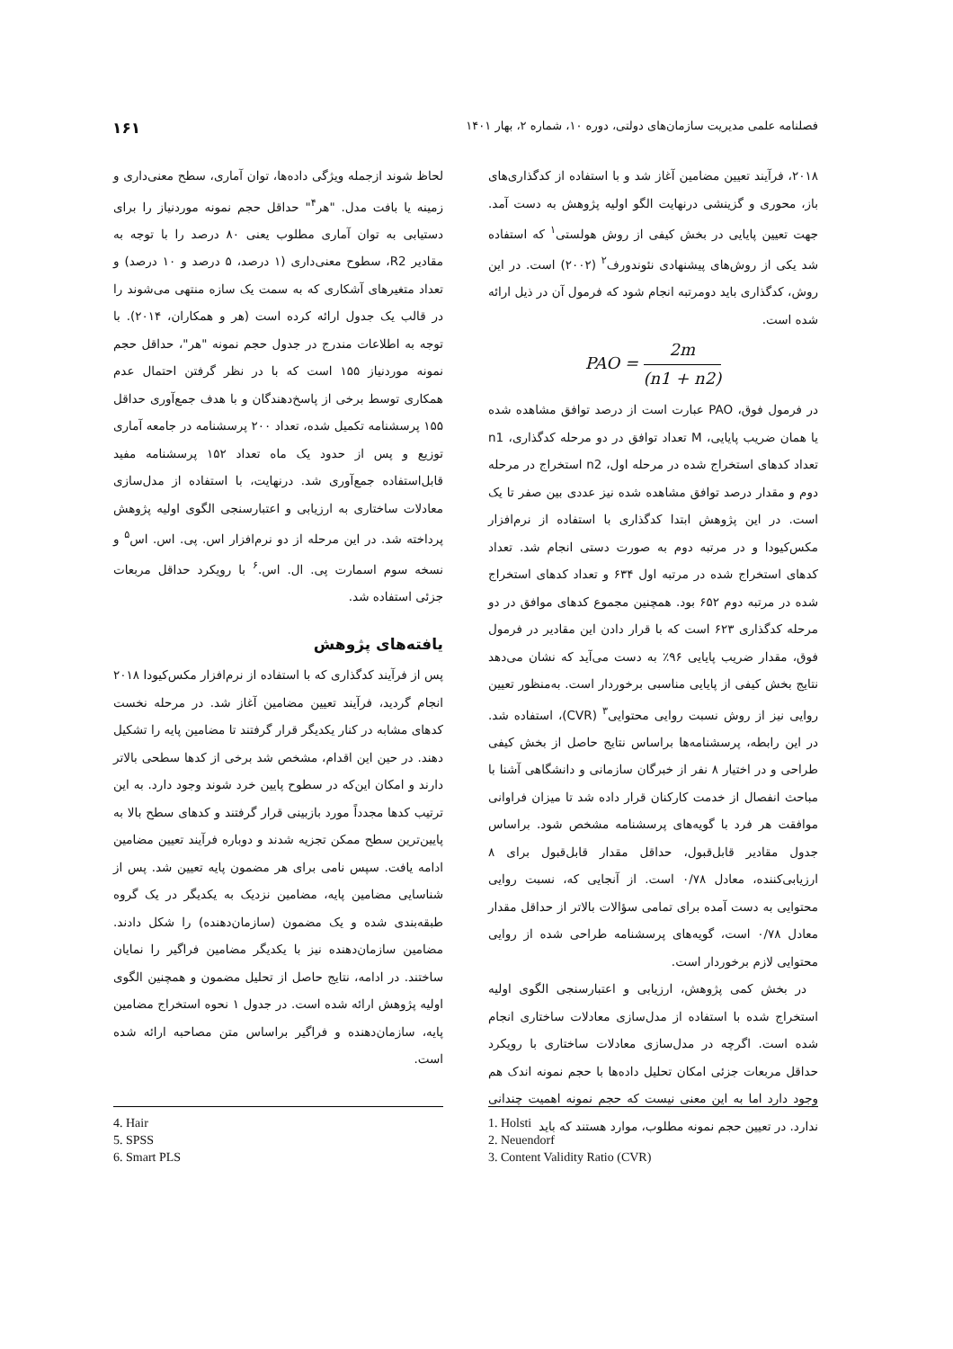فصلنامه علمی مدیریت سازمان‌های دولتی، دوره ۱۰، شماره ۲، بهار ۱۴۰۱ ۱۶۱
۲۰۱۸، فرآیند تعیین مضامین آغاز شد و با استفاده از کدگذاری‌های باز، محوری و گزینشی درنهایت الگو اولیه پژوهش به دست آمد. جهت تعیین پایایی در بخش کیفی از روش هولستی<sup>۱</sup> که استفاده شد یکی از روش‌های پیشنهادی نئوندورف<sup>۲</sup> (۲۰۰۲) است. در این روش، کدگذاری باید دومرتبه انجام شود که فرمول آن در ذیل ارائه شده است.
PAO = 2m (n1 + n2)
در فرمول فوق، PAO عبارت است از درصد توافق مشاهده شده یا همان ضریب پایایی، M تعداد توافق در دو مرحله کدگذاری، n1 تعداد کدهای استخراج شده در مرحله اول، n2 استخراج در مرحله دوم و مقدار درصد توافق مشاهده شده نیز عددی بین صفر تا یک است. در این پژوهش ابتدا کدگذاری با استفاده از نرم‌افزار مکس‌کیودا و در مرتبه دوم به صورت دستی انجام شد. تعداد کدهای استخراج شده در مرتبه اول ۶۳۴ و تعداد کدهای استخراج شده در مرتبه دوم ۶۵۲ بود. همچنین مجموع کدهای موافق در دو مرحله کدگذاری ۶۲۳ است که با قرار دادن این مقادیر در فرمول فوق، مقدار ضریب پایایی ۹۶٪ به دست می‌آید که نشان می‌دهد نتایج بخش کیفی از پایایی مناسبی برخوردار است. به‌منظور تعیین روایی نیز از روش نسبت روایی محتوایی<sup>۳</sup> (CVR)، استفاده شد. در این رابطه، پرسشنامه‌ها براساس نتایج حاصل از بخش کیفی طراحی و در اختیار ۸ نفر از خبرگان سازمانی و دانشگاهی آشنا با مباحث انفصال از خدمت کارکنان قرار داده شد تا میزان فراوانی موافقت هر فرد با گویه‌های پرسشنامه مشخص شود. براساس جدول مقادیر قابل‌قبول، حداقل مقدار قابل‌قبول برای ۸ ارزیابی‌کننده، معادل ۰/۷۸ است. از آنجایی که، نسبت روایی محتوایی به دست آمده برای تمامی سؤالات بالاتر از حداقل مقدار معادل ۰/۷۸ است، گویه‌های پرسشنامه طراحی شده از روایی محتوایی لازم برخوردار است.
در بخش کمی پژوهش، ارزیابی و اعتبارسنجی الگوی اولیه استخراج شده با استفاده از مدل‌سازی معادلات ساختاری انجام شده است. اگرچه در مدل‌سازی معادلات ساختاری با رویکرد حداقل مربعات جزئی امکان تحلیل داده‌ها با حجم نمونه اندک هم وجود دارد اما به این معنی نیست که حجم نمونه اهمیت چندانی ندارد. در تعیین حجم نمونه مطلوب، موارد هستند که باید
لحاظ شوند ازجمله ویژگی داده‌ها، توان آماری، سطح معنی‌داری و زمینه یا بافت مدل. "هر<sup>۴</sup>" حداقل حجم نمونه موردنیاز را برای دستیابی به توان آماری مطلوب یعنی ۸۰ درصد را با توجه به مقادیر R2، سطوح معنی‌داری (۱ درصد، ۵ درصد و ۱۰ درصد) و تعداد متغیرهای آشکاری که به سمت یک سازه منتهی می‌شوند را در قالب یک جدول ارائه کرده است (هر و همکاران، ۲۰۱۴). با توجه به اطلاعات مندرج در جدول حجم نمونه "هر"، حداقل حجم نمونه موردنیاز ۱۵۵ است که با در نظر گرفتن احتمال عدم همکاری توسط برخی از پاسخ‌دهندگان و با هدف جمع‌آوری حداقل ۱۵۵ پرسشنامه تکمیل شده، تعداد ۲۰۰ پرسشنامه در جامعه آماری توزیع و پس از حدود یک ماه تعداد ۱۵۲ پرسشنامه مفید قابل‌استفاده جمع‌آوری شد. درنهایت، با استفاده از مدل‌سازی معادلات ساختاری به ارزیابی و اعتبارسنجی الگوی اولیه پژوهش پرداخته شد. در این مرحله از دو نرم‌افزار اس. پی. اس. اس<sup>۵</sup> و نسخه سوم اسمارت پی. ال. اس.<sup>۶</sup> با رویکرد حداقل مربعات جزئی استفاده شد.
یافته‌های پژوهش
پس از فرآیند کدگذاری که با استفاده از نرم‌افزار مکس‌کیودا ۲۰۱۸ انجام گردید، فرآیند تعیین مضامین آغاز شد. در مرحله نخست کدهای مشابه در کنار یکدیگر قرار گرفتند تا مضامین پایه را تشکیل دهند. در حین این اقدام، مشخص شد برخی از کدها سطحی بالاتر دارند و امکان این‌که در سطوح پایین خرد شوند وجود دارد. به این ترتیب کدها مجدداً مورد بازبینی قرار گرفتند و کدهای سطح بالا به پایین‌ترین سطح ممکن تجزیه شدند و دوباره فرآیند تعیین مضامین ادامه یافت. سپس نامی برای هر مضمون پایه تعیین شد. پس از شناسایی مضامین پایه، مضامین نزدیک به یکدیگر در یک گروه طبقه‌بندی شده و یک مضمون (سازمان‌دهنده) را شکل دادند. مضامین سازمان‌دهنده نیز با یکدیگر مضامین فراگیر را نمایان ساختند. در ادامه، نتایج حاصل از تحلیل مضمون و همچنین الگوی اولیه پژوهش ارائه شده است. در جدول ۱ نحوه استخراج مضامین پایه، سازمان‌دهنده و فراگیر براساس متن مصاحبه ارائه شده است.
1. Holsti
2. Neuendorf
3. Content Validity Ratio (CVR)
4. Hair
5. SPSS
6. Smart PLS